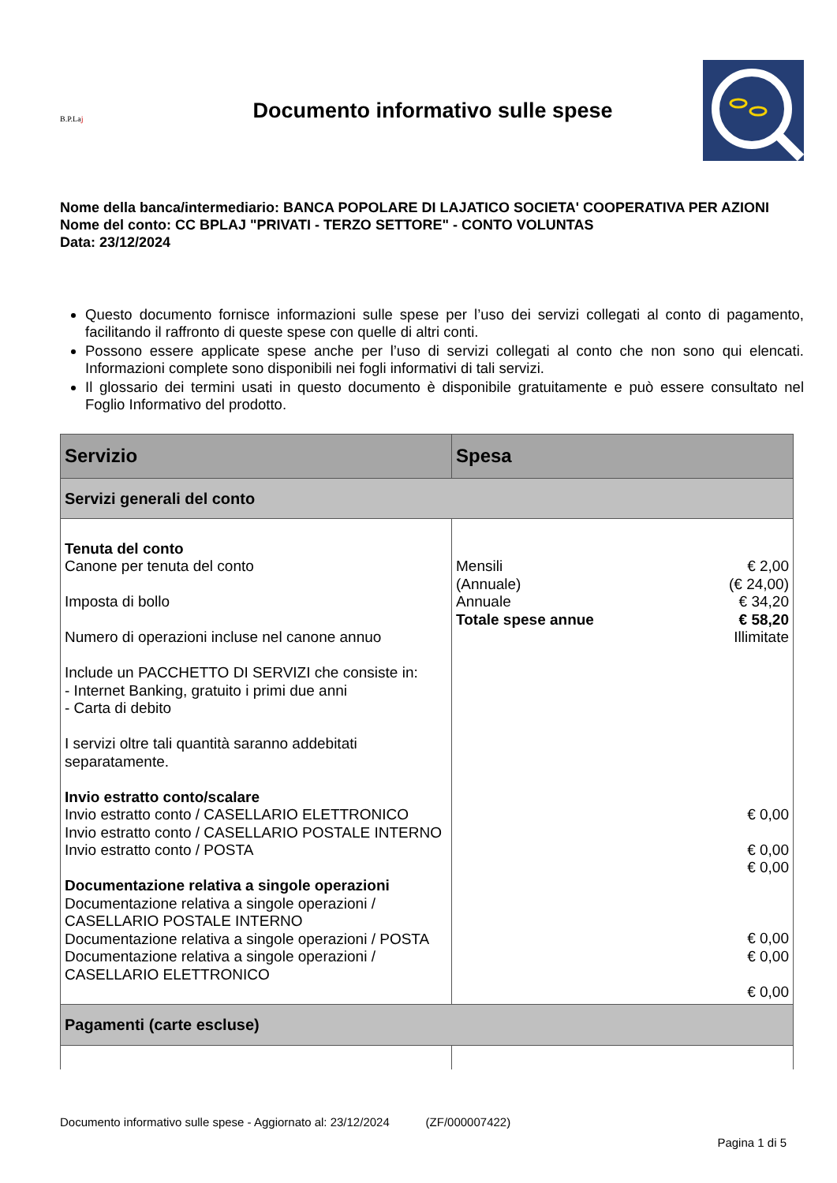B.P.Laj
Documento informativo sulle spese
Nome della banca/intermediario: BANCA POPOLARE DI LAJATICO SOCIETA' COOPERATIVA PER AZIONI
Nome del conto: CC BPLAJ "PRIVATI - TERZO SETTORE" - CONTO VOLUNTAS
Data: 23/12/2024
Questo documento fornisce informazioni sulle spese per l’uso dei servizi collegati al conto di pagamento, facilitando il raffronto di queste spese con quelle di altri conti.
Possono essere applicate spese anche per l’uso di servizi collegati al conto che non sono qui elencati. Informazioni complete sono disponibili nei fogli informativi di tali servizi.
Il glossario dei termini usati in questo documento è disponibile gratuitamente e può essere consultato nel Foglio Informativo del prodotto.
| Servizio | Spesa |
| --- | --- |
| Servizi generali del conto | |
| Tenuta del conto Canone per tenuta del conto Imposta di bollo Numero di operazioni incluse nel canone annuo Include un PACCHETTO DI SERVIZI che consiste in: - Internet Banking, gratuito i primi due anni - Carta di debito I servizi oltre tali quantità saranno addebitati separatamente. Invio estratto conto/scalare Invio estratto conto / CASELLARIO ELETTRONICO Invio estratto conto / CASELLARIO POSTALE INTERNO Invio estratto conto / POSTA Documentazione relativa a singole operazioni Documentazione relativa a singole operazioni / CASELLARIO POSTALE INTERNO Documentazione relativa a singole operazioni / POSTA Documentazione relativa a singole operazioni / CASELLARIO ELETTRONICO | Mensili (Annuale) Annuale Totale spese annue € 2,00 (€ 24,00) € 34,20 € 58,20 Illimitate € 0,00 € 0,00 € 0,00 € 0,00 € 0,00 € 0,00 |
| Pagamenti (carte escluse) | |
Documento informativo sulle spese - Aggiornato al: 23/12/2024 (ZF/000007422)
Pagina 1 di 5